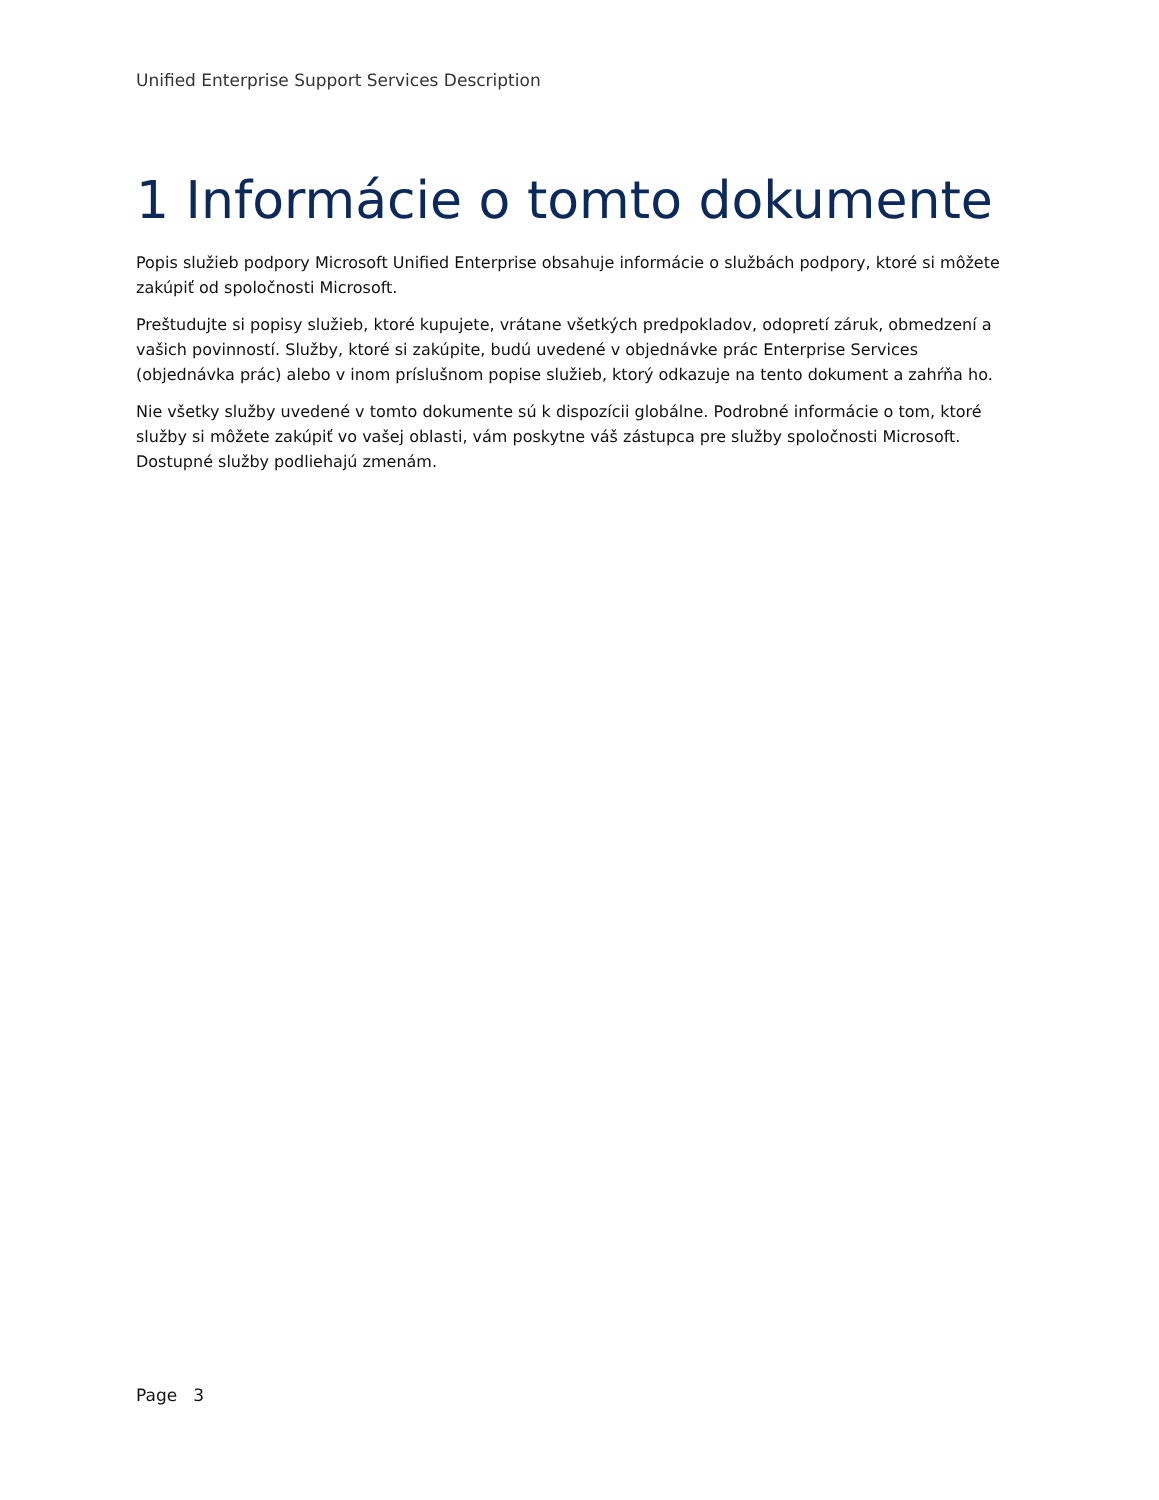Unified Enterprise Support Services Description
1 Informácie o tomto dokumente
Popis služieb podpory Microsoft Unified Enterprise obsahuje informácie o službách podpory, ktoré si môžete zakúpiť od spoločnosti Microsoft.
Preštudujte si popisy služieb, ktoré kupujete, vrátane všetkých predpokladov, odopretí záruk, obmedzení a vašich povinností. Služby, ktoré si zakúpite, budú uvedené v objednávke prác Enterprise Services (objednávka prác) alebo v inom príslušnom popise služieb, ktorý odkazuje na tento dokument a zahŕňa ho.
Nie všetky služby uvedené v tomto dokumente sú k dispozícii globálne. Podrobné informácie o tom, ktoré služby si môžete zakúpiť vo vašej oblasti, vám poskytne váš zástupca pre služby spoločnosti Microsoft. Dostupné služby podliehajú zmenám.
Page 3